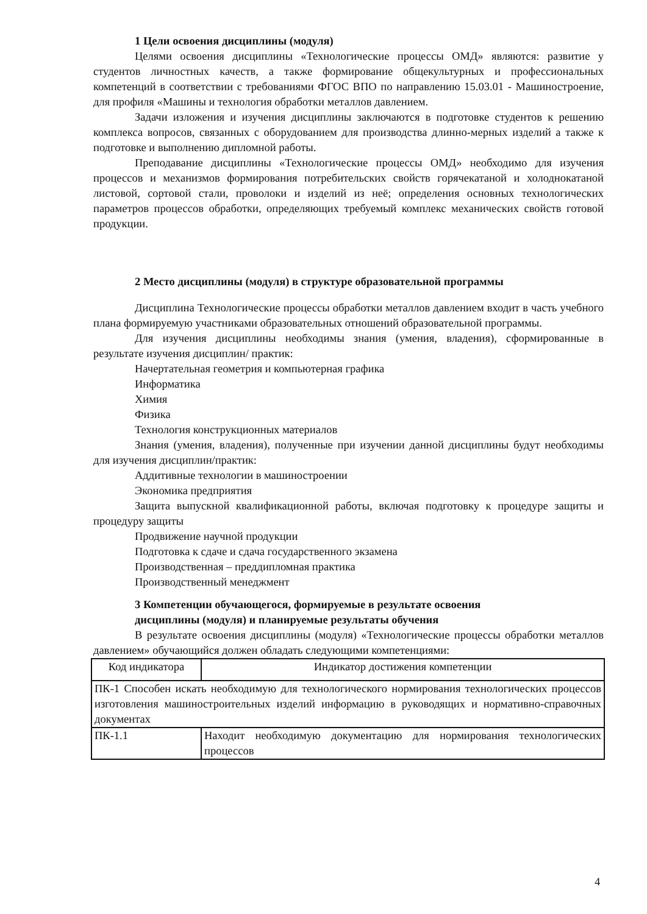1 Цели освоения дисциплины (модуля)
Целями освоения дисциплины «Технологические процессы ОМД» являются: развитие у студентов личностных качеств, а также формирование общекультурных и профессиональных компетенций в соответствии с требованиями ФГОС ВПО по направлению 15.03.01 - Машиностроение, для профиля «Машины и технология обработки металлов давлением.
Задачи изложения и изучения дисциплины заключаются в подготовке студентов к решению комплекса вопросов, связанных с оборудованием для производства длинно-мерных изделий а также к подготовке и выполнению дипломной работы.
Преподавание дисциплины «Технологические процессы ОМД» необходимо для изучения процессов и механизмов формирования потребительских свойств горячекатаной и холоднокатаной листовой, сортовой стали, проволоки и изделий из неё; определения основных технологических параметров процессов обработки, определяющих требуемый комплекс механических свойств готовой продукции.
2 Место дисциплины (модуля) в структуре образовательной программы
Дисциплина Технологические процессы обработки металлов давлением входит в часть учебного плана формируемую участниками образовательных отношений образовательной программы.
Для изучения дисциплины необходимы знания (умения, владения), сформированные в результате изучения дисциплин/ практик:
Начертательная геометрия и компьютерная графика
Информатика
Химия
Физика
Технология конструкционных материалов
Знания (умения, владения), полученные при изучении данной дисциплины будут необходимы для изучения дисциплин/практик:
Аддитивные технологии в машиностроении
Экономика предприятия
Защита выпускной квалификационной работы, включая подготовку к процедуре защиты и процедуру защиты
Продвижение научной продукции
Подготовка к сдаче и сдача государственного экзамена
Производственная – преддипломная практика
Производственный менеджмент
3 Компетенции обучающегося, формируемые в результате освоения
дисциплины (модуля) и планируемые результаты обучения
В результате освоения дисциплины (модуля) «Технологические процессы обработки металлов давлением» обучающийся должен обладать следующими компетенциями:
| Код индикатора | Индикатор достижения компетенции |
| ПК-1 Способен искать необходимую для технологического нормирования технологических процессов изготовления машиностроительных изделий информацию в руководящих и нормативно-справочных документах | |
| ПК-1.1 | Находит необходимую документацию для нормирования технологических процессов |
4